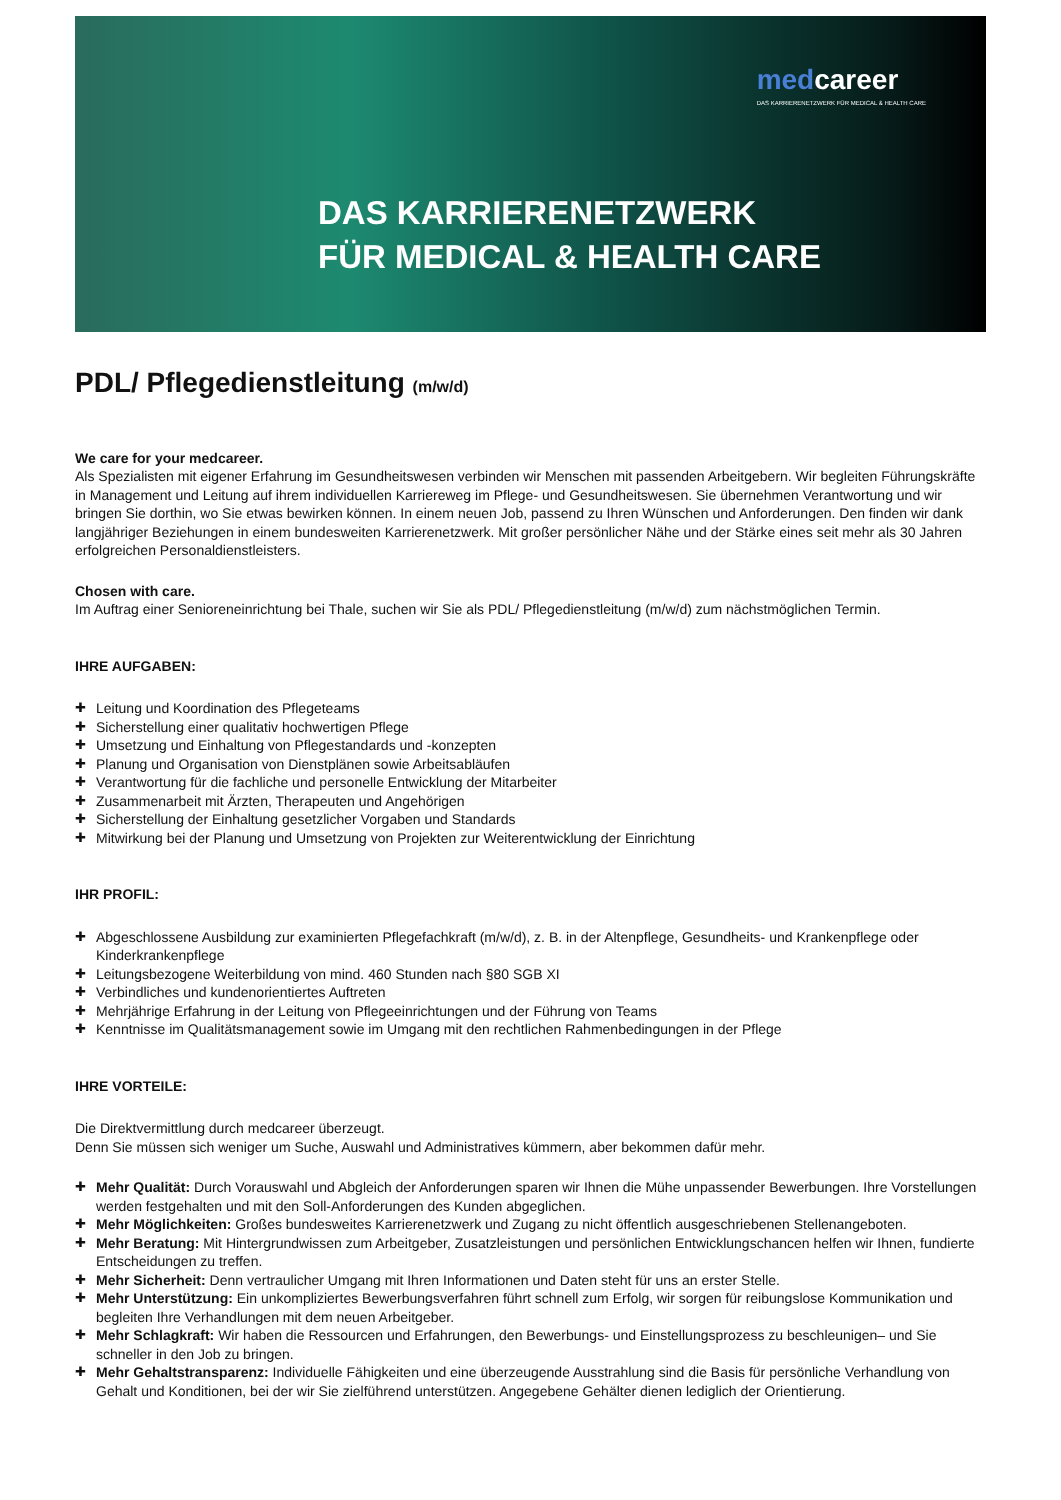medcareer
DAS KARRIERENETZWERK FÜR MEDICAL & HEALTH CARE
DAS KARRIERENETZWERK
FÜR MEDICAL & HEALTH CARE
PDL/ Pflegedienstleitung (m/w/d)
We care for your medcareer.
Als Spezialisten mit eigener Erfahrung im Gesundheitswesen verbinden wir Menschen mit passenden Arbeitgebern. Wir begleiten Führungskräfte in Management und Leitung auf ihrem individuellen Karriereweg im Pflege- und Gesundheitswesen. Sie übernehmen Verantwortung und wir bringen Sie dorthin, wo Sie etwas bewirken können. In einem neuen Job, passend zu Ihren Wünschen und Anforderungen. Den finden wir dank langjähriger Beziehungen in einem bundesweiten Karrierenetzwerk. Mit großer persönlicher Nähe und der Stärke eines seit mehr als 30 Jahren erfolgreichen Personaldienstleisters.
Chosen with care.
Im Auftrag einer Senioreneinrichtung bei Thale, suchen wir Sie als PDL/ Pflegedienstleitung (m/w/d) zum nächstmöglichen Termin.
IHRE AUFGABEN:
✚ Leitung und Koordination des Pflegeteams
✚ Sicherstellung einer qualitativ hochwertigen Pflege
✚ Umsetzung und Einhaltung von Pflegestandards und -konzepten
✚ Planung und Organisation von Dienstplänen sowie Arbeitsabläufen
✚ Verantwortung für die fachliche und personelle Entwicklung der Mitarbeiter
✚ Zusammenarbeit mit Ärzten, Therapeuten und Angehörigen
✚ Sicherstellung der Einhaltung gesetzlicher Vorgaben und Standards
✚ Mitwirkung bei der Planung und Umsetzung von Projekten zur Weiterentwicklung der Einrichtung
IHR PROFIL:
✚ Abgeschlossene Ausbildung zur examinierten Pflegefachkraft (m/w/d), z. B. in der Altenpflege, Gesundheits- und Krankenpflege oder Kinderkrankenpflege
✚ Leitungsbezogene Weiterbildung von mind. 460 Stunden nach §80 SGB XI
✚ Verbindliches und kundenorientiertes Auftreten
✚ Mehrjährige Erfahrung in der Leitung von Pflegeeinrichtungen und der Führung von Teams
✚ Kenntnisse im Qualitätsmanagement sowie im Umgang mit den rechtlichen Rahmenbedingungen in der Pflege
IHRE VORTEILE:
Die Direktvermittlung durch medcareer überzeugt.
Denn Sie müssen sich weniger um Suche, Auswahl und Administratives kümmern, aber bekommen dafür mehr.
✚ Mehr Qualität: Durch Vorauswahl und Abgleich der Anforderungen sparen wir Ihnen die Mühe unpassender Bewerbungen. Ihre Vorstellungen werden festgehalten und mit den Soll-Anforderungen des Kunden abgeglichen.
✚ Mehr Möglichkeiten: Großes bundesweites Karrierenetzwerk und Zugang zu nicht öffentlich ausgeschriebenen Stellenangeboten.
✚ Mehr Beratung: Mit Hintergrundwissen zum Arbeitgeber, Zusatzleistungen und persönlichen Entwicklungschancen helfen wir Ihnen, fundierte Entscheidungen zu treffen.
✚ Mehr Sicherheit: Denn vertraulicher Umgang mit Ihren Informationen und Daten steht für uns an erster Stelle.
✚ Mehr Unterstützung: Ein unkompliziertes Bewerbungsverfahren führt schnell zum Erfolg, wir sorgen für reibungslose Kommunikation und begleiten Ihre Verhandlungen mit dem neuen Arbeitgeber.
✚ Mehr Schlagkraft: Wir haben die Ressourcen und Erfahrungen, den Bewerbungs- und Einstellungsprozess zu beschleunigen– und Sie schneller in den Job zu bringen.
✚ Mehr Gehaltstransparenz: Individuelle Fähigkeiten und eine überzeugende Ausstrahlung sind die Basis für persönliche Verhandlung von Gehalt und Konditionen, bei der wir Sie zielführend unterstützen. Angegebene Gehälter dienen lediglich der Orientierung.